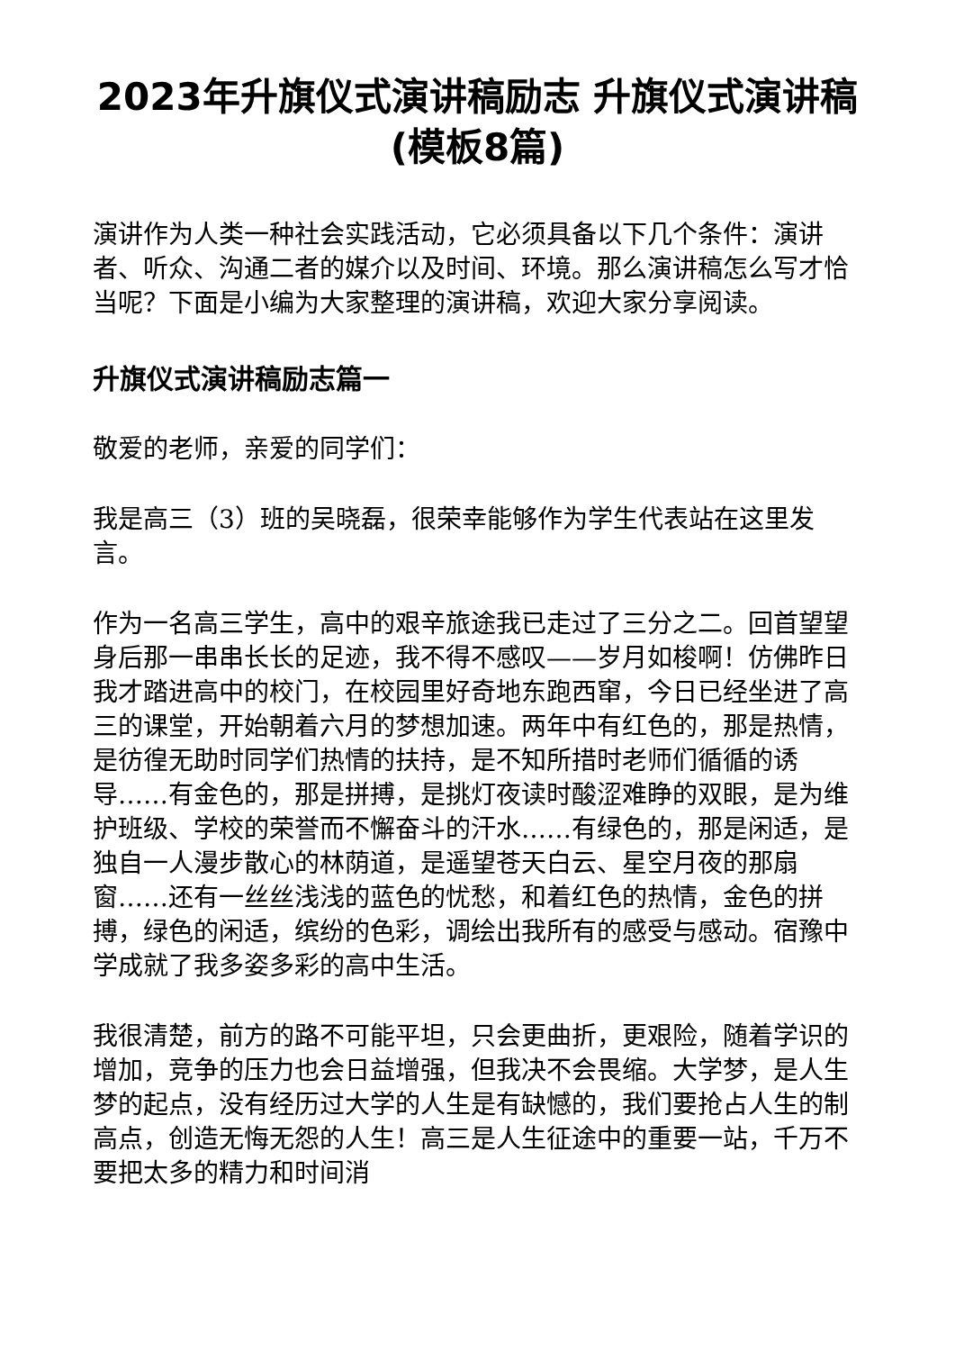2023年升旗仪式演讲稿励志 升旗仪式演讲稿(模板8篇)
演讲作为人类一种社会实践活动，它必须具备以下几个条件：演讲者、听众、沟通二者的媒介以及时间、环境。那么演讲稿怎么写才恰当呢？下面是小编为大家整理的演讲稿，欢迎大家分享阅读。
升旗仪式演讲稿励志篇一
敬爱的老师，亲爱的同学们：
我是高三（3）班的吴晓磊，很荣幸能够作为学生代表站在这里发言。
作为一名高三学生，高中的艰辛旅途我已走过了三分之二。回首望望身后那一串串长长的足迹，我不得不感叹——岁月如梭啊！仿佛昨日我才踏进高中的校门，在校园里好奇地东跑西窜，今日已经坐进了高三的课堂，开始朝着六月的梦想加速。两年中有红色的，那是热情，是彷徨无助时同学们热情的扶持，是不知所措时老师们循循的诱导……有金色的，那是拼搏，是挑灯夜读时酸涩难睁的双眼，是为维护班级、学校的荣誉而不懈奋斗的汗水……有绿色的，那是闲适，是独自一人漫步散心的林荫道，是遥望苍天白云、星空月夜的那扇窗……还有一丝丝浅浅的蓝色的忧愁，和着红色的热情，金色的拼搏，绿色的闲适，缤纷的色彩，调绘出我所有的感受与感动。宿豫中学成就了我多姿多彩的高中生活。
我很清楚，前方的路不可能平坦，只会更曲折，更艰险，随着学识的增加，竞争的压力也会日益增强，但我决不会畏缩。大学梦，是人生梦的起点，没有经历过大学的人生是有缺憾的，我们要抢占人生的制高点，创造无悔无怨的人生！高三是人生征途中的重要一站，千万不要把太多的精力和时间消